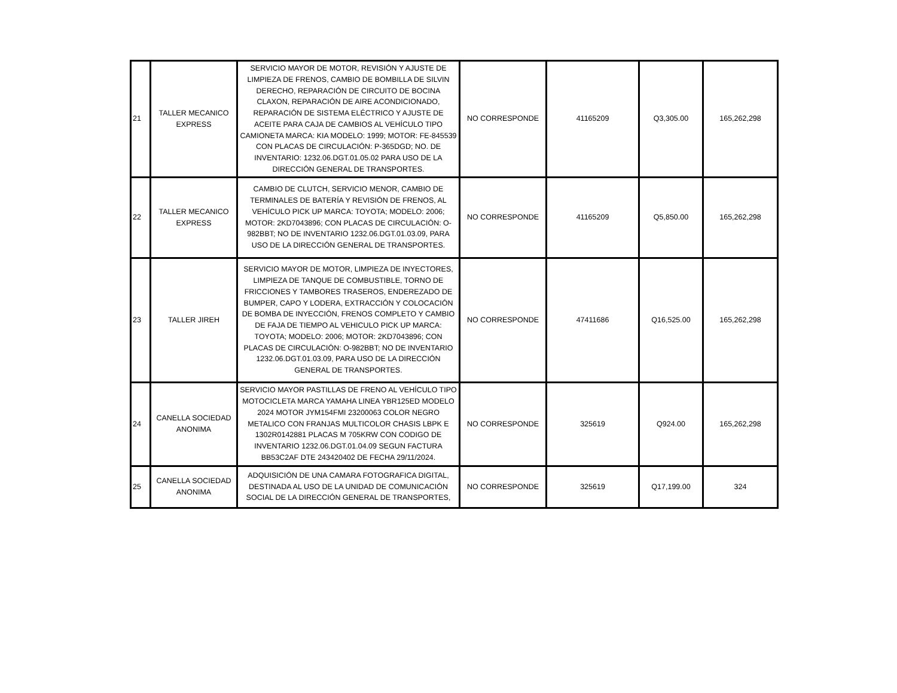| 21 | TALLER MECANICO EXPRESS | SERVICIO MAYOR DE MOTOR, REVISIÓN Y AJUSTE DE LIMPIEZA DE FRENOS, CAMBIO DE BOMBILLA DE SILVIN DERECHO, REPARACIÓN DE CIRCUITO DE BOCINA CLAXON, REPARACIÓN DE AIRE ACONDICIONADO, REPARACIÓN DE SISTEMA ELÉCTRICO Y AJUSTE DE ACEITE PARA CAJA DE CAMBIOS AL VEHÍCULO TIPO CAMIONETA MARCA: KIA MODELO: 1999; MOTOR: FE-845539 CON PLACAS DE CIRCULACIÓN: P-365DGD; NO. DE INVENTARIO: 1232.06.DGT.01.05.02 PARA USO DE LA DIRECCIÓN GENERAL DE TRANSPORTES. | NO CORRESPONDE | 41165209 | Q3,305.00 | 165,262,298 |
| 22 | TALLER MECANICO EXPRESS | CAMBIO DE CLUTCH, SERVICIO MENOR, CAMBIO DE TERMINALES DE BATERÍA Y REVISIÓN DE FRENOS, AL VEHÍCULO PICK UP MARCA: TOYOTA; MODELO: 2006; MOTOR: 2KD7043896; CON PLACAS DE CIRCULACIÓN: O-982BBT; NO DE INVENTARIO 1232.06.DGT.01.03.09, PARA USO DE LA DIRECCIÓN GENERAL DE TRANSPORTES. | NO CORRESPONDE | 41165209 | Q5,850.00 | 165,262,298 |
| 23 | TALLER JIREH | SERVICIO MAYOR DE MOTOR, LIMPIEZA DE INYECTORES, LIMPIEZA DE TANQUE DE COMBUSTIBLE, TORNO DE FRICCIONES Y TAMBORES TRASEROS, ENDEREZADO DE BUMPER, CAPO Y LODERA, EXTRACCIÓN Y COLOCACIÓN DE BOMBA DE INYECCIÓN, FRENOS COMPLETO Y CAMBIO DE FAJA DE TIEMPO AL VEHICULO PICK UP MARCA: TOYOTA; MODELO: 2006; MOTOR: 2KD7043896; CON PLACAS DE CIRCULACIÓN: O-982BBT; NO DE INVENTARIO 1232.06.DGT.01.03.09, PARA USO DE LA DIRECCIÓN GENERAL DE TRANSPORTES. | NO CORRESPONDE | 47411686 | Q16,525.00 | 165,262,298 |
| 24 | CANELLA SOCIEDAD ANONIMA | SERVICIO MAYOR PASTILLAS DE FRENO AL VEHÍCULO TIPO MOTOCICLETA MARCA YAMAHA LINEA YBR125ED MODELO 2024 MOTOR JYM154FMI 23200063 COLOR NEGRO METALICO CON FRANJAS MULTICOLOR CHASIS LBPK E 1302R0142881 PLACAS M 705KRW CON CODIGO DE INVENTARIO 1232.06.DGT.01.04.09 SEGUN FACTURA BB53C2AF DTE 243420402 DE FECHA 29/11/2024. | NO CORRESPONDE | 325619 | Q924.00 | 165,262,298 |
| 25 | CANELLA SOCIEDAD ANONIMA | ADQUISICIÓN DE UNA CAMARA FOTOGRAFICA DIGITAL, DESTINADA AL USO DE LA UNIDAD DE COMUNICACIÓN SOCIAL DE LA DIRECCIÓN GENERAL DE TRANSPORTES, | NO CORRESPONDE | 325619 | Q17,199.00 | 324 |